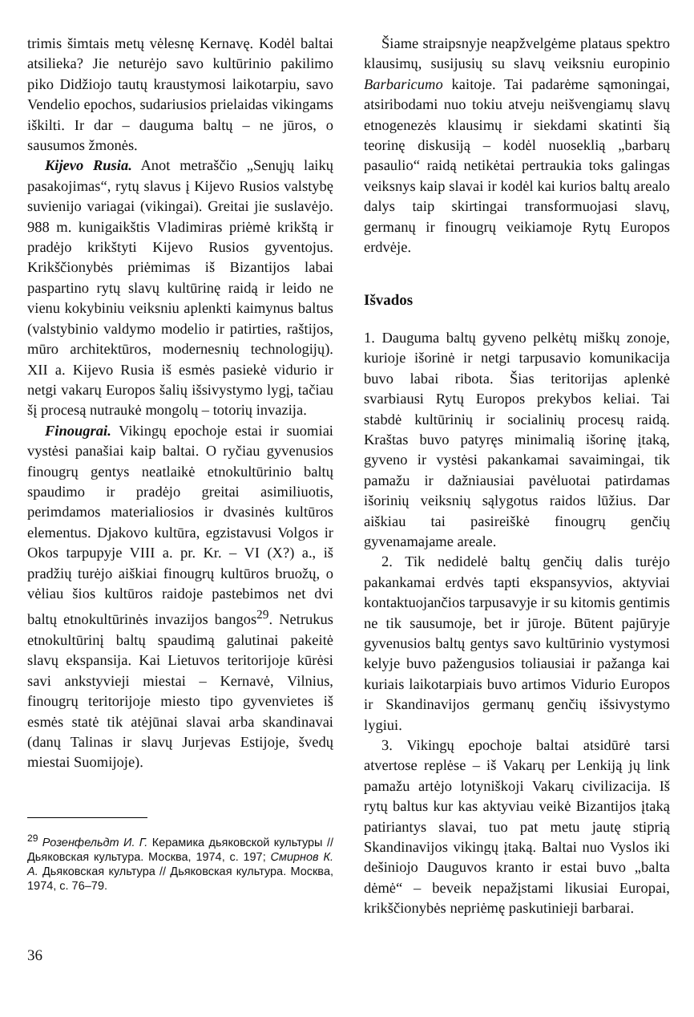trimis šimtais metų vėlesnę Kernavę. Kodėl baltai atsilieka? Jie neturėjo savo kultūrinio pakilimo piko Didžiojo tautų kraustymosi laikotarpiu, savo Vendelio epochos, sudariusios prielaidas vikingams iškilti. Ir dar – dauguma baltų – ne jūros, o sausumos žmonės.
Kijevo Rusia. Anot metraščio „Senųjų laikų pasakojimas“, rytų slavus į Kijevo Rusios valstybę suvienijo variagai (vikingai). Greitai jie suslavėjo. 988 m. kunigaikštis Vladimiras priėmė krikštą ir pradėjo krikštyti Kijevo Rusios gyventojus. Krikščionybės priėmimas iš Bizantijos labai paspartino rytų slavų kultūrinę raidą ir leido ne vienu kokybiniu veiksniu aplenkti kaimynus baltus (valstybinio valdymo modelio ir patirties, raštijos, mūro architektūros, modernesnių technologijų). XII a. Kijevo Rusia iš esmės pasiekė vidurio ir netgi vakarų Europos šalių išsivystymo lygį, tačiau šį procesą nutraukė mongolų – totorių invazija.
Finougrai. Vikingų epochoje estai ir suomiai vystėsi panašiai kaip baltai. O ryčiau gyvenusios finougrų gentys neatlaikė etnokultūrinio baltų spaudimo ir pradėjo greitai asimiliuotis, perimdamos materialiosios ir dvasinės kultūros elementus. Djakovo kultūra, egzistavusi Volgos ir Okos tarpupyje VIII a. pr. Kr. – VI (X?) a., iš pradžių turėjo aiškiai finougrų kultūros bruožų, o vėliau šios kultūros raidoje pastebimos net dvi baltų etnokultūrinės invazijos bangos<sup>29</sup>. Netrukus etnokultūrinį baltų spaudimą galutinai pakeitė slavų ekspansija. Kai Lietuvos teritorijoje kūrėsi savi ankstyvieji miestai – Kernavė, Vilnius, finougrų teritorijoje miesto tipo gyvenvietes iš esmės statė tik atėjūnai slavai arba skandinavai (danų Talinas ir slavų Jurjevas Estijoje, švedų miestai Suomijoje).
<sup>29</sup> Розенфельдт И. Г. Керамика дьяковской культуры // Дьяковская культура. Москва, 1974, с. 197; Смирнов К. А. Дьяковская культура // Дьяковская культура. Москва, 1974, с. 76–79.
36
Šiame straipsnyje neapžvelgėme plataus spektro klausimų, susijusių su slavų veiksniu europinio Barbaricumo kaitoje. Tai padarėme sąmoningai, atsiribodami nuo tokiu atveju neišvengiamų slavų etnogenezės klausimų ir siekdami skatinti šią teorinę diskusiją – kodėl nuoseklią „barbarų pasaulio“ raidą netikėtai pertraukia toks galingas veiksnys kaip slavai ir kodėl kai kurios baltų arealo dalys taip skirtingai transformuojasi slavų, germanų ir finougrų veikiamoje Rytų Europos erdvėje.
Išvados
1. Dauguma baltų gyveno pelkėtų miškų zonoje, kurioje išorinė ir netgi tarpusavio komunikacija buvo labai ribota. Šias teritorijas aplenkė svarbiausi Rytų Europos prekybos keliai. Tai stabdė kultūrinių ir socialinių procesų raidą. Kraštas buvo patyręs minimalią išorinę įtaką, gyveno ir vystėsi pakankamai savaimingai, tik pamažu ir dažniausiai pavėluotai patirdamas išorinių veiksnių sąlygotus raidos lūžius. Dar aiškiau tai pasireiškė finougrų genčių gyvenamajame areale.
2. Tik nedidelė baltų genčių dalis turėjo pakankamai erdvės tapti ekspansyvios, aktyviai kontaktuojančios tarpusavyje ir su kitomis gentimis ne tik sausumoje, bet ir jūroje. Būtent pajūryje gyvenusios baltų gentys savo kultūrinio vystymosi kelyje buvo pažengusios toliausiai ir pažanga kai kuriais laikotarpiais buvo artimos Vidurio Europos ir Skandinavijos germanų genčių išsivystymo lygiui.
3. Vikingų epochoje baltai atsidūrė tarsi atvertose replėse – iš Vakarų per Lenkiją jų link pamažu artėjo lotyniškoji Vakarų civilizacija. Iš rytų baltus kur kas aktyviau veikė Bizantijos įtaką patiriantys slavai, tuo pat metu jautę stiprią Skandinavijos vikingų įtaką. Baltai nuo Vyslos iki dešiniojo Dauguvos kranto ir estai buvo „balta dėmė“ – beveik nepažįstami likusiai Europai, krikščionybės nepriėmę paskutinieji barbarai.